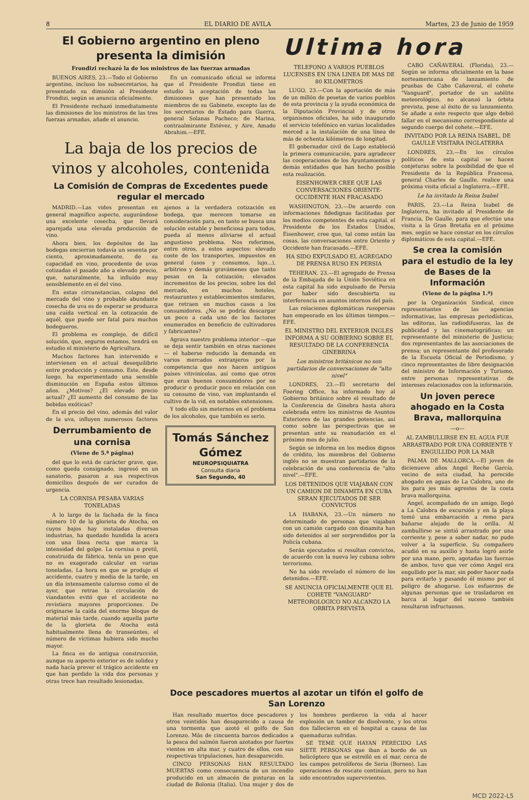8 EL DIARIO DE AVILA Martes, 23 de Junio de 1959
El Gobierno argentino en pleno presenta la dimisión
Frondizi rechazó la de los ministros de las fuerzas armadas
BUENOS AIRES, 23.—Todo el Gobierno argentino, incluso los subsecretarios, ha presentado su dimisión al Presidente Frondizi, según se anuncia oficialmente.
El Presidente rechazó inmediatamente las dimisiones de los ministros de las tres fuerzas armadas, añade el anuncio.
En un comunicado oficial se informa que el Presidente Frondizi tiene en estudio la aceptación de todas las dimisiones que han presentado los miembros de su Gabinete, excepto las de los secretarios de Estado para Guerra, general Solanas Pacheco; de Marina, contraalmirante Estévez, y Aire, Amado Abrahim.—EFE.
La baja de los precios de vinos y alcoholes, contenida
La Comisión de Compras de Excedentes puede regular el mercado
MADRID.—Las vides presentan en general magnífico aspecto, augurándose una excelente cosecha, que llevará aparejada una elevada producción de vino.
Ahora bien, los depósitos de las bodegas encierran todavía un sesenta por ciento, aproximadamente, de su capacidad en vino, procedente de uvas cotizadas el pasado año a elevado precio, que, naturalmente, ha influído muy sensiblemente en el del vino.
En estas circunstancias, colapso del mercado del vino y probable abundante cosecha de uva es de esperar se produzca una caída vertical en la cotización de aquél, que puede ser fatal para muchos bodegueros.
El problema es complejo, de difícil solución, que, seguros estamos, tendrá en estudio el ministerio de Agricultura.
Muchos factores han intervenido e intervienen en el actual desequilibrio entre producción y consumo. Este, desde luego, ha experimentado una sensible disminución en España estos últimos años. ¿Motivos? ¿El elevado precio actual? ¿El aumento del consumo de las bebidas exóticas?
En el precio del vino, además del valor de la uva, influyen numerosos factores ajenos a la verdadera cotización en bodega, que merecen tomarse en consideración para, en tanto se busca una solución estable y beneficiosa para todos, pueda al menos aliviarse el actual angustioso problema. Nos referimos, entre otros, a estos aspectos: elevado coste de los transportes, impuestos en general (usos y consumos, lujo...), arbitrios y demás gravámenes que tanto pesan en la cotización; elevados incrementos de los precios, sobre los del mercado, en muchos hoteles, restaurantes y establecimientos similares, que retraen en muchos casos a los consumidores. ¿No se podría descargar un poco a cada uno de los factores enumerados en beneficio de cultivadores y fabricantes?
Agrava nuestro problema interior —que se deja sentir también en otras naciones— el haberse reducido la demanda en varios mercados extranjeros por la competencia que nos hacen antiguos países vitivinícolas, así como que otros que eran buenos consumidores por no producir o producir poco en relación con su consumo de vino, van implantando el cultivo de la vid, en notables extensiones.
Y todo ello sin meternos en el problema de los alcoholes, que también es serio.
Derrumbamiento de una cornisa
(Viene de 5.ª página)
del que lo está de carácter grave, que, como queda consignado, ingresó en un sanatorio, pasaron a sus respectivos domicilios después de ser curados de urgencia.
LA CORNISA PESABA VARIAS TONELADAS
A lo largo de la fachada de la finca número 10 de la glorieta de Atocha, en cuyos bajos hay instaladas diversas industrias, ha quedado hundida la acera con una línea recta que marca la intensidad del golpe. La cornisa o pretil, construida de fábrica, tenía un peso que no es exagerado calcular en varias toneladas. La hora en que se produjo el accidente, cuatro y media de la tarde, en un día intensamente caluroso como el de ayer, que retrae la circulación de viandantes evitó que el accidente no revistiera mayores proporciones. De originarse la caída del enorme bloque de material más tarde, cuando aquella parte de la glorieta de Atocha está habitualmente llena de transeúntes, el número de víctimas hubiera sido mucho mayor.
La finca es de antigua construcción, aunque su aspecto exterior es de solidez y nada hacía prever el trágico accidente en que han perdido la vida dos personas y otras trece han resultado lesionadas.
Tomás Sánchez Gómez
NEUROPSIQUIATRA
Consulta diaria
San Segundo, 40
Ultima hora
TELEFONO A VARIOS PUEBLOS LUCENSES EN UNA LINEA DE MAS DE 80 KILOMETROS
LUGO, 23.—Con la aportación de más de un millón de pesetas de varios pueblos de esta provincia y la ayuda económica de la Diputación Provincial y de otros organismos oficiales, ha sido inaugurado el servicio telefónico en varias localidades merced a la instalación de una línea de más de ochenta kilómetros de longitud.
El gobernador civil de Lugo estableció la primera comunicación, para agradecer las cooperaciones de los Ayuntamientos y demás entidades que han hecho posible esta realización.
EISENHOWER CREE QUE LAS CONVERSACIONES ORIENTE-OCCIDENTE HAN FRACASADO
WASHINGTON, 23.—De acuerdo con informaciones fidedignas facilitadas por los medios competentes de esta capital, el Presidente de los Estados Unidos, Eisenhower, cree que, tal como están las cosas, las conversaciones entre Oriente y Occidente han fracasado.—EFE.
HA SIDO EXPULSADO EL AGREGADO DE PRENSA RUSO EN PERSIA
TEHERAN, 23.—El agregado de Prensa de la Embajada de la Unión Soviética en esta capital ha sido expulsado de Persia por haber sido descubierta su interferencia en asuntos internos del país.
Las relaciones diplomáticas rusopersas han empeorado en los últimos tiempos.—EFE.
EL MINISTRO DEL EXTERIOR INGLES INFORMA A SU GOBIERNO SOBRE EL RESULTADO DE LA CONFERENCIA GINEBRINA
Los ministros británicos no son partidarios de conversaciones de "alto nivel"
LONDRES, 23.—El secretario del Foering Office, ha informado hoy al Gobierno británico sobre el resultado de la Conferencia de Ginebra hasta ahora celebrada entre los ministros de Asuntos Exteriores de las grandes potencias, así como sobre las perspectivas que se presentan ante su reanudación en el próximo mes de julio.
Según se informa en los medios dignos de crédito, los miembros del Gobierno inglés no se muestran partidarios de la celebración de una conferencia de "alto nivel".—EFE.
LOS DETENIDOS QUE VIAJABAN CON UN CAMION DE DINAMITA EN CUBA SERAN EJECUTADOS DE SER CONVICTOS
LA HABANA, 23.—Un número no determinado de personas que viajaban con un camión cargado con dinamita han sido detenidos al ser sorprendidos por la Policía cubana.
Serán ejecutados si resultan convictos, de acuerdo con la nueva ley cubana sobre terrorismo.
No ha sido revelado el número de los detenidos.—EFE.
SE ANUNCIA OFICIALMENTE QUE EL COHETE "VANGUARD" METEOROLOGICO NO ALCANZO LA ORBITA PREVISTA
CABO CAÑAVERAL (Florida), 23.—Según se informa oficialmente en la base norteamericana de lanzamiento de pruebas de Cabo Cañaveral, el cohete "Vanguard", portador de un satélite meteorológico, no alcanzó la órbita prevista, pese al éxito de su lanzamiento. Se añade a este respecto que algo debió fallar en el mecanismo correspondiente al segundo cuerpo del cohete.—EFE.
INVITADO POR LA REINA ISABEL, DE GAULLE VISITARA INGLATERRA
LONDRES, 23.—En los círculos políticos de esta capital se hacen conjeturas sobre la posibilidad de que el Presidente de la República Francesa, general Charles de Gaulle, realice una próxima visita oficial a Inglaterra.—EFE.
Le ha invitado la Reina Isabel
PARIS, 23.—La Reina Isabel de Inglaterra, ha invitado al Presidente de Francia, De Gaulle, para que efectúe una visita a la Gran Bretaña en el próximo mes, según se hace constar en los círculos diplomáticos de esta capital.—EFE.
Se crea la comisión para el estudio de la ley de Bases de la Información
(Viene de la página 1.ª)
por la Organización Sindical, cinco representantes de las agencias informativas, las empresas periodísticas, las editoras, las radiodifusoras, las de publicidad y las cinematográficas; un representante del ministerio de Justicia; dos representantes de las asociaciones de prensa; un representante del profesorado de la Escuela Oficial de Periodismo, y cinco representantes de libre designación del ministro de Información y Turismo, entre personas representativas de intereses relacionados con la información.
Un joven perece ahogado en la Costa Brava, mallorquina
—o—
AL ZAMBULLIRSE EN EL AGUA FUE ARRASTRADO POR UNA CORRIENTE Y ENGULLIDO POR LA MAR
PALMA DE MALLORCA.—El joven de dicienueve años Angel Reche García, vecino de esta ciudad, ha perecido ahogado en aguas de La Calobra, uno de los para jes más agrestes de la costa brava mallorquina.
Angel, acompañado de un amigo, llegó a La Calobra de excursión y en la playa tomó una embarcación a remo para bañarse alejado de la orilla. Al zambullirse se sintió arrastrado por una corriente y, pese a saber nadar, no pudo volver a la superficie. Su compañero acudió en su auxilio y hasta logró asirle por una mano, pero, agotadas las fuerzas de ambos, tuvo que ver cómo Angel era engullido por la mar, sin poder hacer nada para evitarlo y pasando él mismo por el peligro de ahogarse. Los esfuerzos de algunas personas que se trasladaron en barca al lugar del suceso también resultaron infructuosos.
Doce pescadores muertos al azotar un tifón el golfo de San Lorenzo
Han resultado muertos doce pescadores y otros veintidós han desaparecido a causa de una tormenta que azotó el golfo de San Lorenzo. Más de cincuenta barcos dedicados a la pesca del salmón fueron azotados por fuertes vientos en alta mar, y cuatro de ellos, con sus respectivas tripulaciones, han desaparecido.
CINCO PERSONAS HAN RESULTADO MUERTAS como consecuencia de un incendio producido en un almacén de pinturas en la ciudad de Bolonia (Italia). Una mujer y dos de los hombres perdieron la vida al hacer explosión un tambor de disolvente, y los otros dos fallecieron en el hospital a causa de las quemaduras sufridas.
SE TEME QUE HAYAN PERECIDO LAS SIETE PERSONAS que iban a bordo de un helicóptero que se estrelló en el mar, cerca de los campos petrolíferos de Seria (Borneo). Las operaciones de rescate continúan, pero no han sido encontrados supervivientes.
MCD 2022-L5